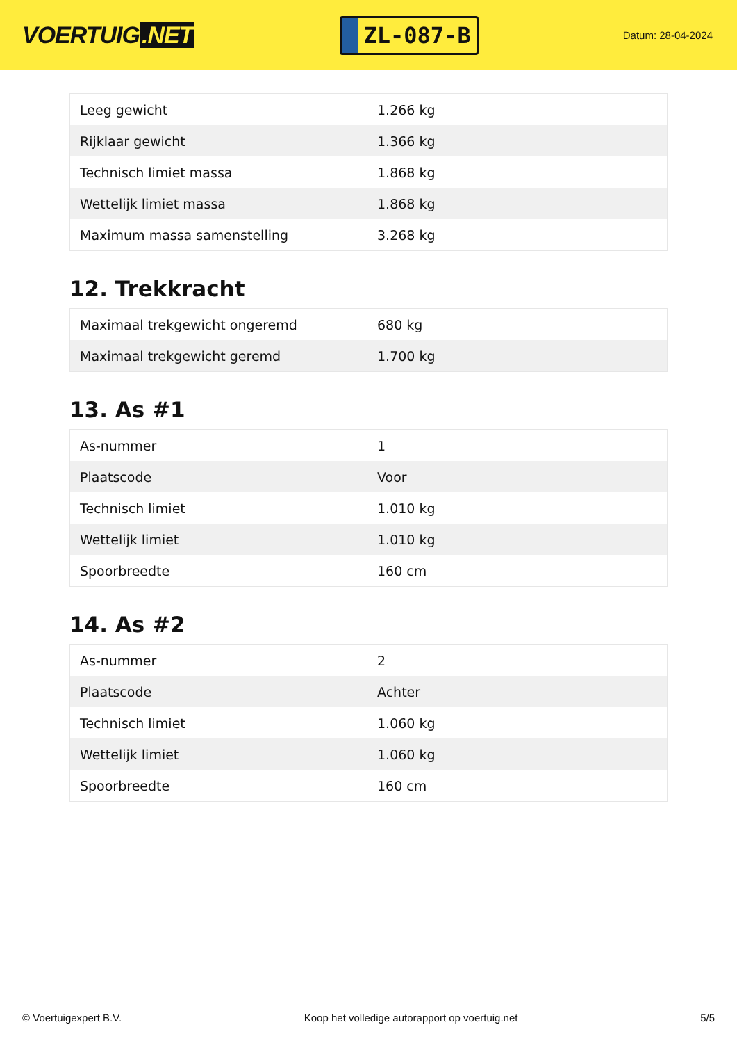VOERTUIG.NET
ZL-087-B
Datum: 28-04-2024
| Leeg gewicht | 1.266 kg |
| Rijklaar gewicht | 1.366 kg |
| Technisch limiet massa | 1.868 kg |
| Wettelijk limiet massa | 1.868 kg |
| Maximum massa samenstelling | 3.268 kg |
12. Trekkracht
| Maximaal trekgewicht ongeremd | 680 kg |
| Maximaal trekgewicht geremd | 1.700 kg |
13. As #1
| As-nummer | 1 |
| Plaatscode | Voor |
| Technisch limiet | 1.010 kg |
| Wettelijk limiet | 1.010 kg |
| Spoorbreedte | 160 cm |
14. As #2
| As-nummer | 2 |
| Plaatscode | Achter |
| Technisch limiet | 1.060 kg |
| Wettelijk limiet | 1.060 kg |
| Spoorbreedte | 160 cm |
© Voertuigexpert B.V. Koop het volledige autorapport op voertuig.net 5/5